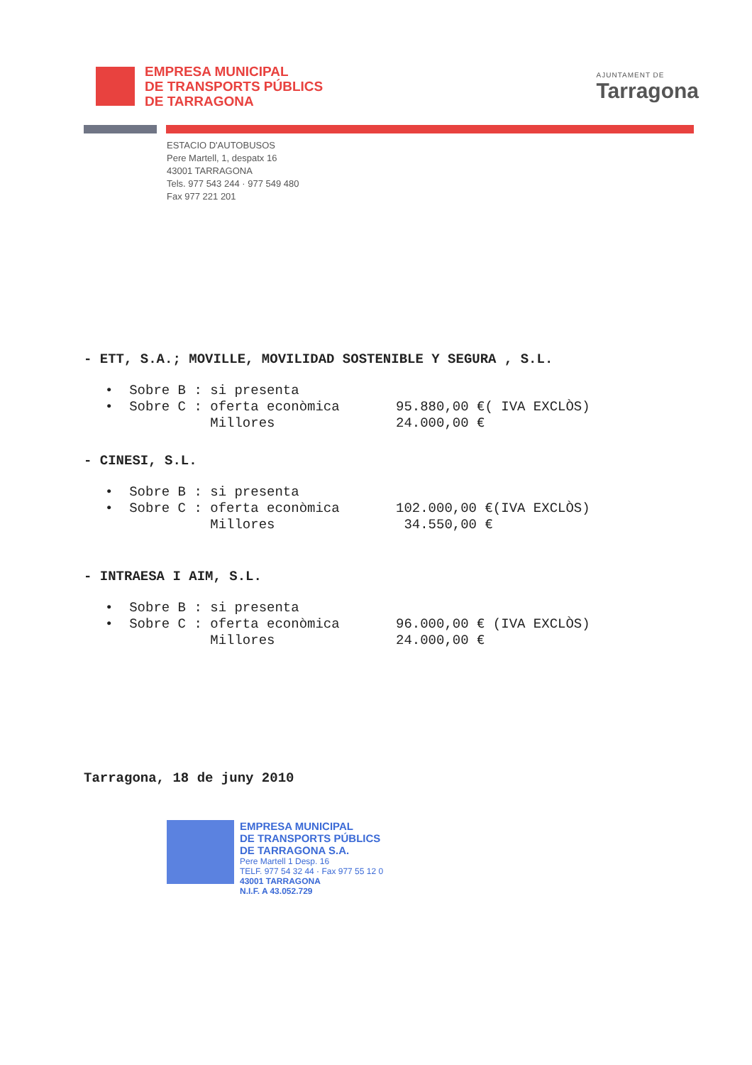EMPRESA MUNICIPAL
DE TRANSPORTS PÚBLICS
DE TARRAGONA
AJUNTAMENT DE
Tarragona
ESTACIO D'AUTOBUSOS
Pere Martell, 1, despatx 16
43001 TARRAGONA
Tels. 977 543 244 · 977 549 480
Fax 977 221 201
- ETT, S.A.; MOVILLE, MOVILIDAD SOSTENIBLE Y SEGURA , S.L.
• Sobre B : si presenta
• Sobre C : oferta econòmica 95.880,00 €( IVA EXCLÒS)
Millores 24.000,00 €
- CINESI, S.L.
• Sobre B : si presenta
• Sobre C : oferta econòmica 102.000,00 €(IVA EXCLÒS)
Millores 34.550,00 €
- INTRAESA I AIM, S.L.
• Sobre B : si presenta
• Sobre C : oferta econòmica 96.000,00 € (IVA EXCLÒS)
Millores 24.000,00 €
Tarragona, 18 de juny 2010
EMPRESA MUNICIPAL
DE TRANSPORTS PÚBLICS
DE TARRAGONA S.A.
Pere Martell 1 Desp. 16
TELF. 977 54 32 44 · Fax 977 55 12 0
43001 TARRAGONA
N.I.F. A 43.052.729